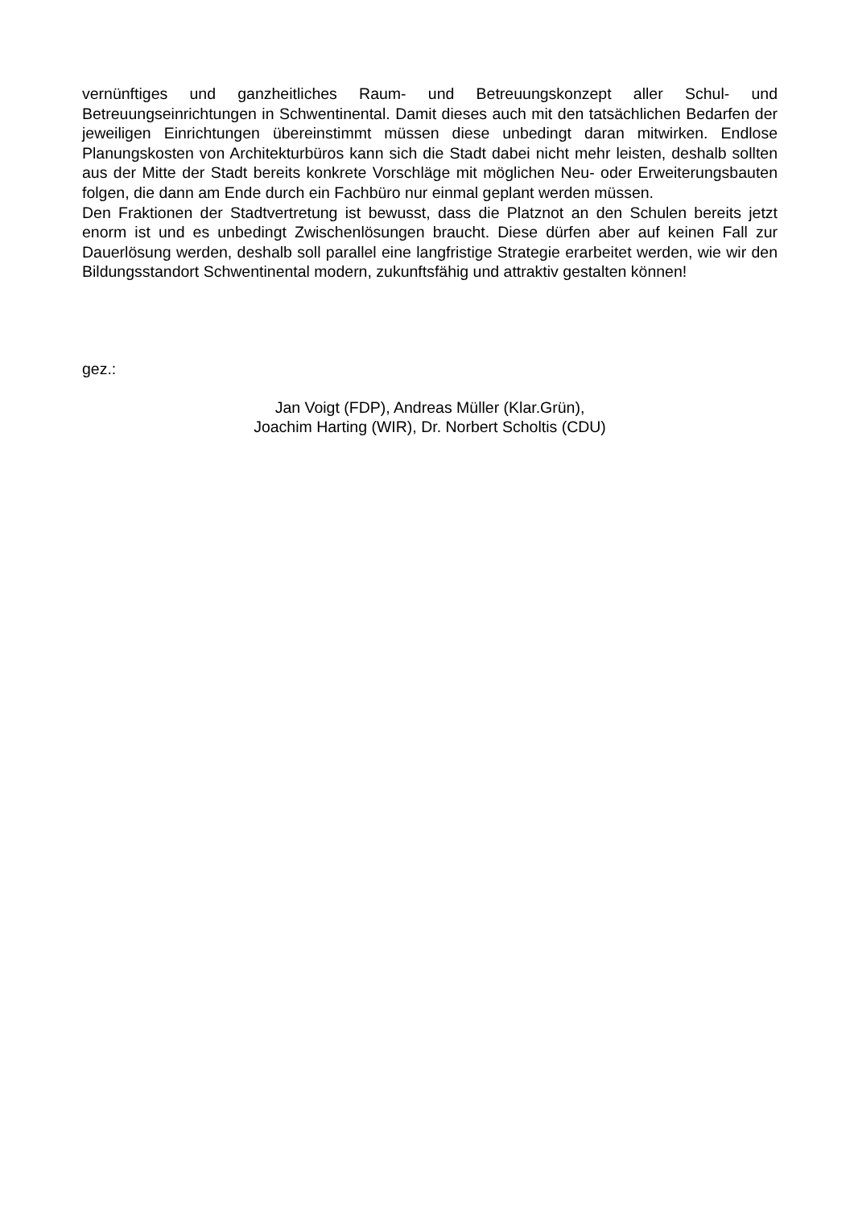vernünftiges und ganzheitliches Raum- und Betreuungskonzept aller Schul- und Betreuungseinrichtungen in Schwentinental. Damit dieses auch mit den tatsächlichen Bedarfen der jeweiligen Einrichtungen übereinstimmt müssen diese unbedingt daran mitwirken. Endlose Planungskosten von Architekturbüros kann sich die Stadt dabei nicht mehr leisten, deshalb sollten aus der Mitte der Stadt bereits konkrete Vorschläge mit möglichen Neu- oder Erweiterungsbauten folgen, die dann am Ende durch ein Fachbüro nur einmal geplant werden müssen.
Den Fraktionen der Stadtvertretung ist bewusst, dass die Platznot an den Schulen bereits jetzt enorm ist und es unbedingt Zwischenlösungen braucht. Diese dürfen aber auf keinen Fall zur Dauerlösung werden, deshalb soll parallel eine langfristige Strategie erarbeitet werden, wie wir den Bildungsstandort Schwentinental modern, zukunftsfähig und attraktiv gestalten können!
gez.:
Jan Voigt (FDP), Andreas Müller (Klar.Grün),
Joachim Harting (WIR), Dr. Norbert Scholtis (CDU)